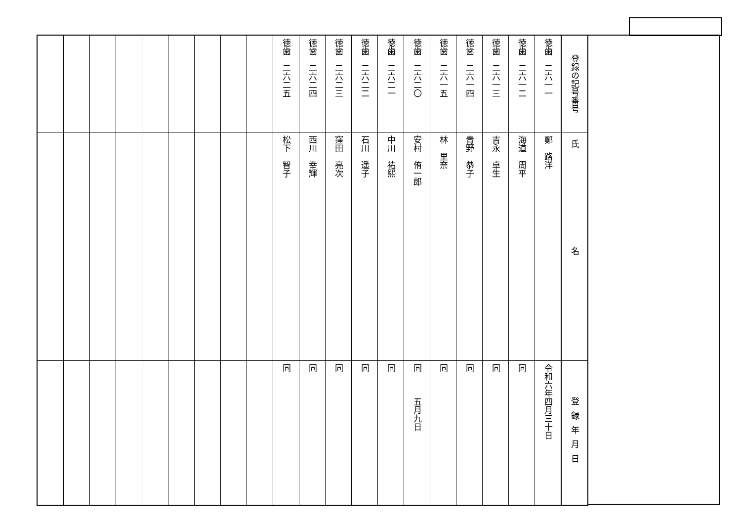| 登録の記号番号 | 氏名 | 登録年月日 |
| --- | --- | --- |
| 徳歯 二六一一 | 鄭 路洋 | 令和六年四月三十日 |
| 徳歯 二六一二 | 海道 周平 | 同 |
| 徳歯 二六一三 | 吉永 卓生 | 同 |
| 徳歯 二六一四 | 青野 恭子 | 同 |
| 徳歯 二六一五 | 林 里奈 | 同 |
| 徳歯 二六二〇 | 安村 侑一郎 | 同 五月九日 |
| 徳歯 二六二一 | 中川 祐熙 | 同 |
| 徳歯 二六二二 | 石川 遥子 | 同 |
| 徳歯 二六二三 | 窪田 亮次 | 同 |
| 徳歯 二六二四 | 西川 幸輝 | 同 |
| 徳歯 二六二五 | 松下 智子 | 同 |